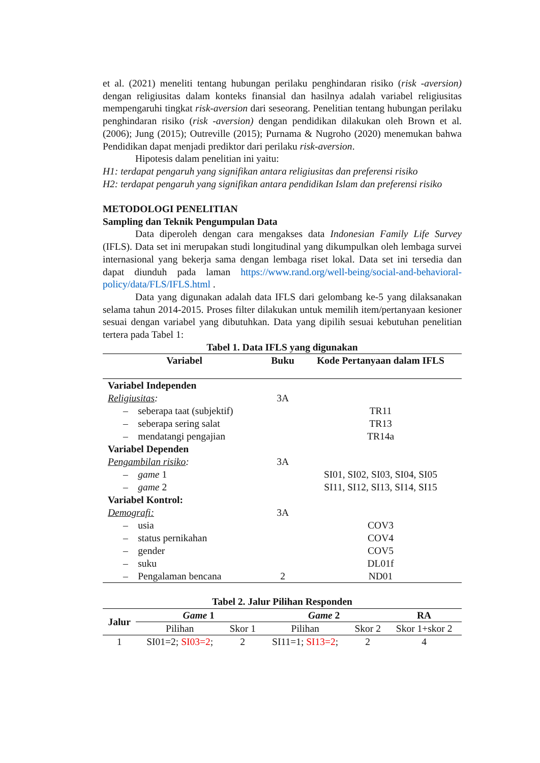et al. (2021) meneliti tentang hubungan perilaku penghindaran risiko (risk -aversion) dengan religiusitas dalam konteks finansial dan hasilnya adalah variabel religiusitas mempengaruhi tingkat risk-aversion dari seseorang. Penelitian tentang hubungan perilaku penghindaran risiko (risk -aversion) dengan pendidikan dilakukan oleh Brown et al. (2006); Jung (2015); Outreville (2015); Purnama & Nugroho (2020) menemukan bahwa Pendidikan dapat menjadi prediktor dari perilaku risk-aversion.
Hipotesis dalam penelitian ini yaitu:
H1: terdapat pengaruh yang signifikan antara religiusitas dan preferensi risiko
H2: terdapat pengaruh yang signifikan antara pendidikan Islam dan preferensi risiko
METODOLOGI PENELITIAN
Sampling dan Teknik Pengumpulan Data
Data diperoleh dengan cara mengakses data Indonesian Family Life Survey (IFLS). Data set ini merupakan studi longitudinal yang dikumpulkan oleh lembaga survei internasional yang bekerja sama dengan lembaga riset lokal. Data set ini tersedia dan dapat diunduh pada laman https://www.rand.org/well-being/social-and-behavioral-policy/data/FLS/IFLS.html .
Data yang digunakan adalah data IFLS dari gelombang ke-5 yang dilaksanakan selama tahun 2014-2015. Proses filter dilakukan untuk memilih item/pertanyaan kesioner sesuai dengan variabel yang dibutuhkan. Data yang dipilih sesuai kebutuhan penelitian tertera pada Tabel 1:
Tabel 1. Data IFLS yang digunakan
| Variabel | Buku | Kode Pertanyaan dalam IFLS |
| --- | --- | --- |
| Variabel Independen | | |
| Religiusitas : | 3A | |
| – seberapa taat (subjektif) | | TR11 |
| – seberapa sering salat | | TR13 |
| – mendatangi pengajian | | TR14a |
| Variabel Dependen | | |
| Pengambilan risiko : | 3A | |
| – game 1 | | SI01, SI02, SI03, SI04, SI05 |
| – game 2 | | SI11, SI12, SI13, SI14, SI15 |
| Variabel Kontrol: | | |
| Demografi: | 3A | |
| – usia | | COV3 |
| – status pernikahan | | COV4 |
| – gender | | COV5 |
| – suku | | DL01f |
| – Pengalaman bencana | 2 | ND01 |
Tabel 2. Jalur Pilihan Responden
| Jalur | Game 1 | | Game 2 | | RA |
| --- | --- | --- | --- | --- | --- |
| | Pilihan | Skor 1 | Pilihan | Skor 2 | Skor 1+skor 2 |
| 1 | SI01=2; SI03=2 ; | 2 | SI11=1; SI13=2 ; | 2 | 4 |